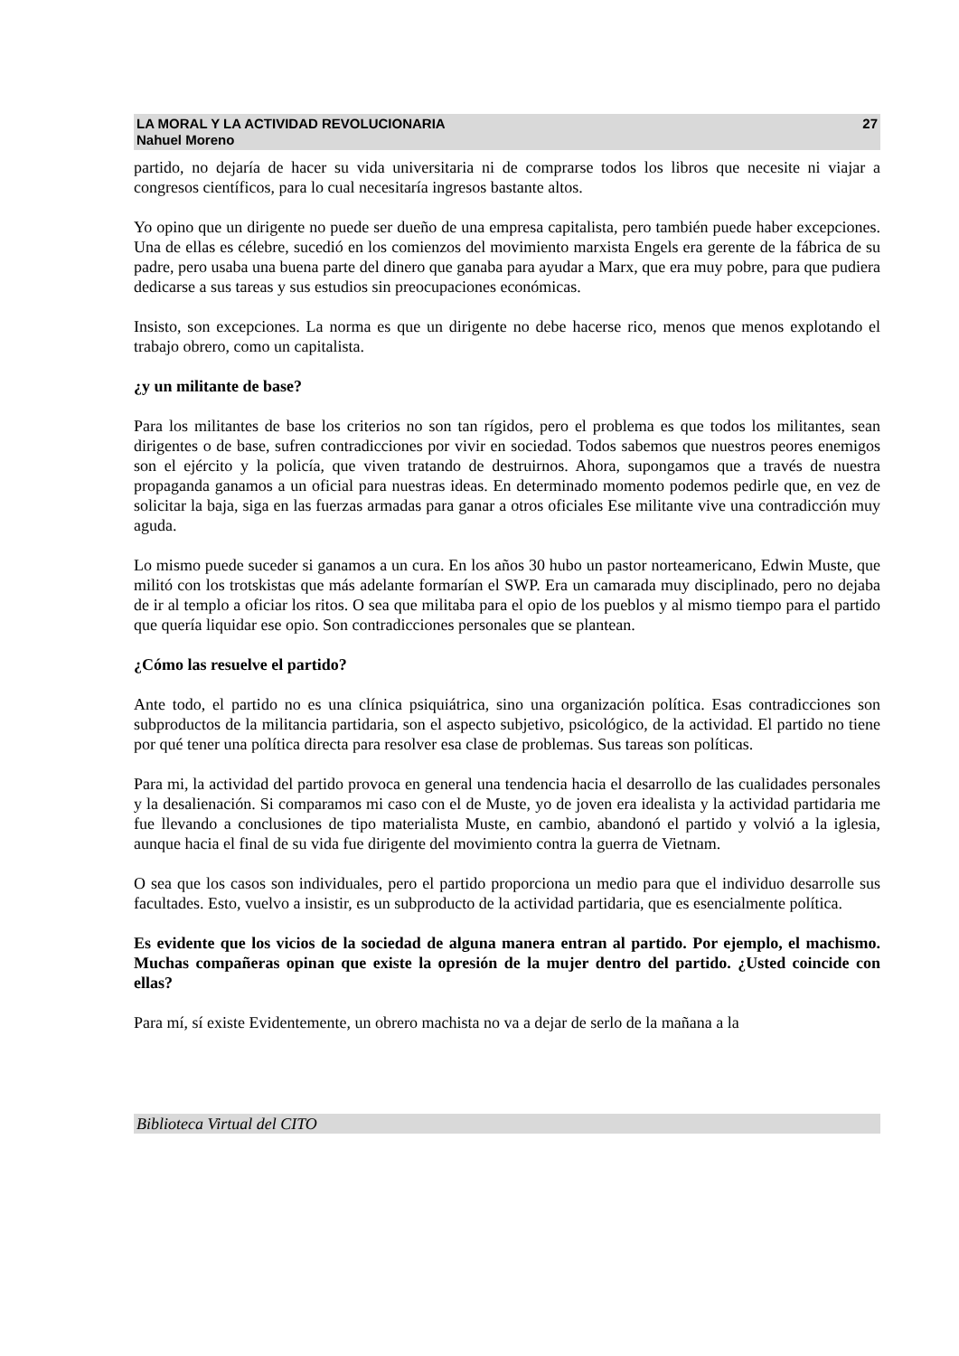LA MORAL Y LA ACTIVIDAD REVOLUCIONARIA
Nahuel Moreno 27
partido, no dejaría de hacer su vida universitaria ni de comprarse todos los libros que necesite ni viajar a congresos científicos, para lo cual necesitaría ingresos bastante altos.
Yo opino que un dirigente no puede ser dueño de una empresa capitalista, pero también puede haber excepciones. Una de ellas es célebre, sucedió en los comienzos del movimiento marxista Engels era gerente de la fábrica de su padre, pero usaba una buena parte del dinero que ganaba para ayudar a Marx, que era muy pobre, para que pudiera dedicarse a sus tareas y sus estudios sin preocupaciones económicas.
Insisto, son excepciones. La norma es que un dirigente no debe hacerse rico, menos que menos explotando el trabajo obrero, como un capitalista.
¿y un militante de base?
Para los militantes de base los criterios no son tan rígidos, pero el problema es que todos los militantes, sean dirigentes o de base, sufren contradicciones por vivir en sociedad. Todos sabemos que nuestros peores enemigos son el ejército y la policía, que viven tratando de destruirnos. Ahora, supongamos que a través de nuestra propaganda ganamos a un oficial para nuestras ideas. En determinado momento podemos pedirle que, en vez de solicitar la baja, siga en las fuerzas armadas para ganar a otros oficiales Ese militante vive una contradicción muy aguda.
Lo mismo puede suceder si ganamos a un cura. En los años 30 hubo un pastor norteamericano, Edwin Muste, que militó con los trotskistas que más adelante formarían el SWP. Era un camarada muy disciplinado, pero no dejaba de ir al templo a oficiar los ritos. O sea que militaba para el opio de los pueblos y al mismo tiempo para el partido que quería liquidar ese opio. Son contradicciones personales que se plantean.
¿Cómo las resuelve el partido?
Ante todo, el partido no es una clínica psiquiátrica, sino una organización política. Esas contradicciones son subproductos de la militancia partidaria, son el aspecto subjetivo, psicológico, de la actividad. El partido no tiene por qué tener una política directa para resolver esa clase de problemas. Sus tareas son políticas.
Para mi, la actividad del partido provoca en general una tendencia hacia el desarrollo de las cualidades personales y la desalienación. Si comparamos mi caso con el de Muste, yo de joven era idealista y la actividad partidaria me fue llevando a conclusiones de tipo materialista Muste, en cambio, abandonó el partido y volvió a la iglesia, aunque hacia el final de su vida fue dirigente del movimiento contra la guerra de Vietnam.
O sea que los casos son individuales, pero el partido proporciona un medio para que el individuo desarrolle sus facultades. Esto, vuelvo a insistir, es un subproducto de la actividad partidaria, que es esencialmente política.
Es evidente que los vicios de la sociedad de alguna manera entran al partido. Por ejemplo, el machismo. Muchas compañeras opinan que existe la opresión de la mujer dentro del partido. ¿Usted coincide con ellas?
Para mí, sí existe Evidentemente, un obrero machista no va a dejar de serlo de la mañana a la
Biblioteca Virtual del CITO